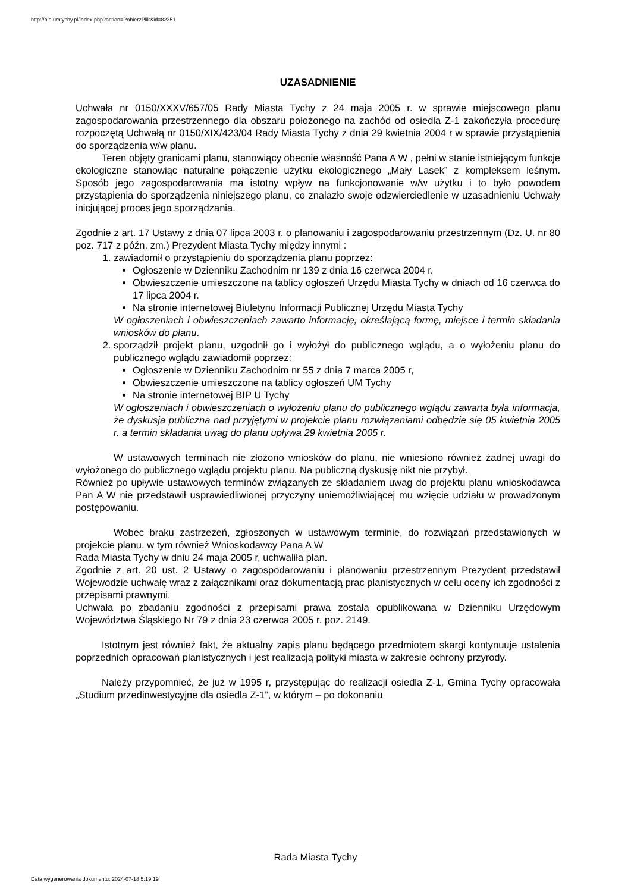http://bip.umtychy.pl/index.php?action=PobierzPlik&id=82351
UZASADNIENIE
Uchwała nr 0150/XXXV/657/05 Rady Miasta Tychy z 24 maja 2005 r. w sprawie miejscowego planu zagospodarowania przestrzennego dla obszaru położonego na zachód od osiedla Z-1 zakończyła procedurę rozpoczętą Uchwałą nr 0150/XIX/423/04 Rady Miasta Tychy z dnia 29 kwietnia 2004 r w sprawie przystąpienia do sporządzenia w/w planu.
Teren objęty granicami planu, stanowiący obecnie własność Pana A W , pełni w stanie istniejącym funkcje ekologiczne stanowiąc naturalne połączenie użytku ekologicznego „Mały Lasek” z kompleksem leśnym. Sposób jego zagospodarowania ma istotny wpływ na funkcjonowanie w/w użytku i to było powodem przystąpienia do sporządzenia niniejszego planu, co znalazło swoje odzwierciedlenie w uzasadnieniu Uchwały inicjującej proces jego sporządzania.
Zgodnie z art. 17 Ustawy z dnia 07 lipca 2003 r. o planowaniu i zagospodarowaniu przestrzennym (Dz. U. nr 80 poz. 717 z późn. zm.) Prezydent Miasta Tychy między innymi :
1. zawiadomił o przystąpieniu do sporządzenia planu poprzez:
Ogłoszenie w Dzienniku Zachodnim nr 139 z dnia 16 czerwca 2004 r.
Obwieszczenie umieszczone na tablicy ogłoszeń Urzędu Miasta Tychy w dniach od 16 czerwca do 17 lipca 2004 r.
Na stronie internetowej Biuletynu Informacji Publicznej Urzędu Miasta Tychy
W ogłoszeniach i obwieszczeniach zawarto informację, określającą formę, miejsce i termin składania wniosków do planu.
2. sporządził projekt planu, uzgodnił go i wyłożył do publicznego wglądu, a o wyłożeniu planu do publicznego wglądu zawiadomił poprzez:
Ogłoszenie w Dzienniku Zachodnim nr 55 z dnia 7 marca 2005 r,
Obwieszczenie umieszczone na tablicy ogłoszeń UM Tychy
Na stronie internetowej BIP U Tychy
W ogłoszeniach i obwieszczeniach o wyłożeniu planu do publicznego wglądu zawarta była informacja, że dyskusja publiczna nad przyjętymi w projekcie planu rozwiązaniami odbędzie się 05 kwietnia 2005 r. a termin składania uwag do planu upływa 29 kwietnia 2005 r.
W ustawowych terminach nie złożono wniosków do planu, nie wniesiono również żadnej uwagi do wyłożonego do publicznego wglądu projektu planu. Na publiczną dyskusję nikt nie przybył.
Również po upływie ustawowych terminów związanych ze składaniem uwag do projektu planu wnioskodawca Pan A W nie przedstawił usprawiedliwionej przyczyny uniemożliwiającej mu wzięcie udziału w prowadzonym postępowaniu.
Wobec braku zastrzeżeń, zgłoszonych w ustawowym terminie, do rozwiązań przedstawionych w projekcie planu, w tym również Wnioskodawcy Pana A W
Rada Miasta Tychy w dniu 24 maja 2005 r, uchwaliła plan.
Zgodnie z art. 20 ust. 2 Ustawy o zagospodarowaniu i planowaniu przestrzennym Prezydent przedstawił Wojewodzie uchwałę wraz z załącznikami oraz dokumentacją prac planistycznych w celu oceny ich zgodności z przepisami prawnymi.
Uchwała po zbadaniu zgodności z przepisami prawa została opublikowana w Dzienniku Urzędowym Województwa Śląskiego Nr 79 z dnia 23 czerwca 2005 r. poz. 2149.
Istotnym jest również fakt, że aktualny zapis planu będącego przedmiotem skargi kontynuuje ustalenia poprzednich opracowań planistycznych i jest realizacją polityki miasta w zakresie ochrony przyrody.
Należy przypomnieć, że już w 1995 r, przystępując do realizacji osiedla Z-1, Gmina Tychy opracowała „Studium przedinwestycyjne dla osiedla Z-1”, w którym – po dokonaniu
Rada Miasta Tychy
Data wygenerowania dokumentu: 2024-07-18 5:19:19